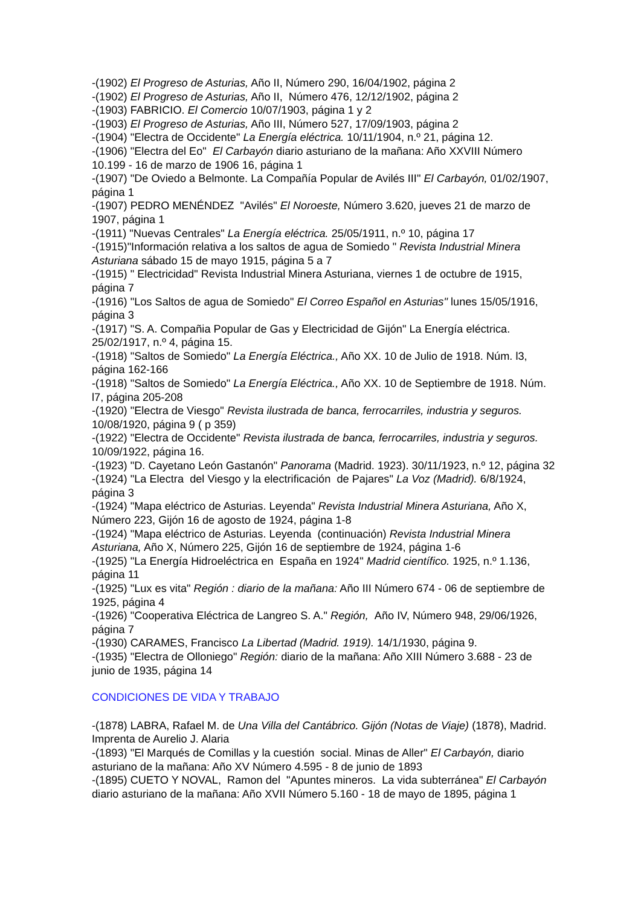-(1902) El Progreso de Asturias, Año II, Número 290, 16/04/1902, página 2
-(1902) El Progreso de Asturias, Año II, Número 476, 12/12/1902, página 2
-(1903) FABRICIO. El Comercio 10/07/1903, página 1 y 2
-(1903) El Progreso de Asturias, Año III, Número 527, 17/09/1903, página 2
-(1904) "Electra de Occidente" La Energía eléctrica. 10/11/1904, n.º 21, página 12.
-(1906) "Electra del Eo" El Carbayón diario asturiano de la mañana: Año XXVIII Número 10.199 - 16 de marzo de 1906 16, página 1
-(1907) "De Oviedo a Belmonte. La Compañía Popular de Avilés III" El Carbayón, 01/02/1907, página 1
-(1907) PEDRO MENÉNDEZ "Avilés" El Noroeste, Número 3.620, jueves 21 de marzo de 1907, página 1
-(1911) "Nuevas Centrales" La Energía eléctrica. 25/05/1911, n.º 10, página 17
-(1915)"Información relativa a los saltos de agua de Somiedo " Revista Industrial Minera Asturiana sábado 15 de mayo 1915, página 5 a 7
-(1915) " Electricidad" Revista Industrial Minera Asturiana, viernes 1 de octubre de 1915, página 7
-(1916) "Los Saltos de agua de Somiedo" El Correo Español en Asturias" lunes 15/05/1916, página 3
-(1917) "S. A. Compañia Popular de Gas y Electricidad de Gijón" La Energía eléctrica. 25/02/1917, n.º 4, página 15.
-(1918) "Saltos de Somiedo" La Energía Eléctrica., Año XX. 10 de Julio de 1918. Núm. l3, página 162-166
-(1918) "Saltos de Somiedo" La Energía Eléctrica., Año XX. 10 de Septiembre de 1918. Núm. l7, página 205-208
-(1920) "Electra de Viesgo" Revista ilustrada de banca, ferrocarriles, industria y seguros. 10/08/1920, página 9 ( p 359)
-(1922) "Electra de Occidente" Revista ilustrada de banca, ferrocarriles, industria y seguros. 10/09/1922, página 16.
-(1923) "D. Cayetano León Gastanón" Panorama (Madrid. 1923). 30/11/1923, n.º 12, página 32
-(1924) "La Electra del Viesgo y la electrificación de Pajares" La Voz (Madrid). 6/8/1924, página 3
-(1924) "Mapa eléctrico de Asturias. Leyenda" Revista Industrial Minera Asturiana, Año X, Número 223, Gijón 16 de agosto de 1924, página 1-8
-(1924) "Mapa eléctrico de Asturias. Leyenda (continuación) Revista Industrial Minera Asturiana, Año X, Número 225, Gijón 16 de septiembre de 1924, página 1-6
-(1925) "La Energía Hidroeléctrica en España en 1924" Madrid científico. 1925, n.º 1.136, página 11
-(1925) "Lux es vita" Región : diario de la mañana: Año III Número 674 - 06 de septiembre de 1925, página 4
-(1926) "Cooperativa Eléctrica de Langreo S. A." Región, Año IV, Número 948, 29/06/1926, página 7
-(1930) CARAMES, Francisco La Libertad (Madrid. 1919). 14/1/1930, página 9.
-(1935) "Electra de Olloniego" Región: diario de la mañana: Año XIII Número 3.688 - 23 de junio de 1935, página 14
CONDICIONES DE VIDA Y TRABAJO
-(1878) LABRA, Rafael M. de Una Villa del Cantábrico. Gijón (Notas de Viaje) (1878), Madrid. Imprenta de Aurelio J. Alaria
-(1893) "El Marqués de Comillas y la cuestión social. Minas de Aller" El Carbayón, diario asturiano de la mañana: Año XV Número 4.595 - 8 de junio de 1893
-(1895) CUETO Y NOVAL, Ramon del "Apuntes mineros. La vida subterránea" El Carbayón diario asturiano de la mañana: Año XVII Número 5.160 - 18 de mayo de 1895, página 1